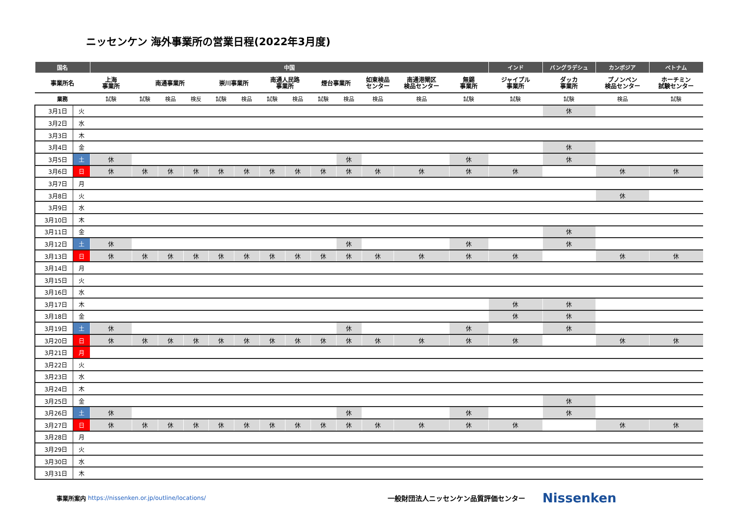ニッセンケン 海外事業所の営業日程(2022年3月度)
| 国名 | | 中国 | | | | | | | | | | | | | インド | バングラデシュ | カンボジア | ベトナム |
| --- | --- | --- | --- | --- | --- | --- | --- | --- | --- | --- | --- | --- | --- | --- | --- | --- | --- | --- |
| 事業所名 | | 上海 事業所 | 南通事業所 | | | 崇川事業所 | | 南通人民路 事業所 | | 煙台事業所 | | 如東検品 センター | 南通港閘区 検品センター | 無錫 事業所 | ジャイプル 事業所 | ダッカ 事業所 | プノンペン 検品センター | ホーチミン 試験センター |
| 業務 | | 試験 | 試験 | 検品 | 検反 | 試験 | 検品 | 試験 | 検品 | 試験 | 検品 | 検品 | 検品 | 試験 | 試験 | 試験 | 検品 | 試験 |
| 3月1日 | 火 | | | | | | | | | | | | | | | 休 | | |
| 3月2日 | 水 | | | | | | | | | | | | | | | | | |
| 3月3日 | 木 | | | | | | | | | | | | | | | | | |
| 3月4日 | 金 | | | | | | | | | | | | | | | 休 | | |
| 3月5日 | 土 | 休 | | | | | | | | | 休 | | | 休 | | 休 | | |
| 3月6日 | 日 | 休 | 休 | 休 | 休 | 休 | 休 | 休 | 休 | 休 | 休 | 休 | 休 | 休 | 休 | | 休 | 休 |
| 3月7日 | 月 | | | | | | | | | | | | | | | | | |
| 3月8日 | 火 | | | | | | | | | | | | | | | | 休 | |
| 3月9日 | 水 | | | | | | | | | | | | | | | | | |
| 3月10日 | 木 | | | | | | | | | | | | | | | | | |
| 3月11日 | 金 | | | | | | | | | | | | | | | 休 | | |
| 3月12日 | 土 | 休 | | | | | | | | | 休 | | | 休 | | 休 | | |
| 3月13日 | 日 | 休 | 休 | 休 | 休 | 休 | 休 | 休 | 休 | 休 | 休 | 休 | 休 | 休 | 休 | | 休 | 休 |
| 3月14日 | 月 | | | | | | | | | | | | | | | | | |
| 3月15日 | 火 | | | | | | | | | | | | | | | | | |
| 3月16日 | 水 | | | | | | | | | | | | | | | | | |
| 3月17日 | 木 | | | | | | | | | | | | | | 休 | 休 | | |
| 3月18日 | 金 | | | | | | | | | | | | | | 休 | 休 | | |
| 3月19日 | 土 | 休 | | | | | | | | | 休 | | | 休 | | 休 | | |
| 3月20日 | 日 | 休 | 休 | 休 | 休 | 休 | 休 | 休 | 休 | 休 | 休 | 休 | 休 | 休 | 休 | | 休 | 休 |
| 3月21日 | 月 | | | | | | | | | | | | | | | | | |
| 3月22日 | 火 | | | | | | | | | | | | | | | | | |
| 3月23日 | 水 | | | | | | | | | | | | | | | | | |
| 3月24日 | 木 | | | | | | | | | | | | | | | | | |
| 3月25日 | 金 | | | | | | | | | | | | | | | 休 | | |
| 3月26日 | 土 | 休 | | | | | | | | | 休 | | | 休 | | 休 | | |
| 3月27日 | 日 | 休 | 休 | 休 | 休 | 休 | 休 | 休 | 休 | 休 | 休 | 休 | 休 | 休 | 休 | | 休 | 休 |
| 3月28日 | 月 | | | | | | | | | | | | | | | | | |
| 3月29日 | 火 | | | | | | | | | | | | | | | | | |
| 3月30日 | 水 | | | | | | | | | | | | | | | | | |
| 3月31日 | 木 | | | | | | | | | | | | | | | | | |
事業所案内 https://nissenken.or.jp/outline/locations/ 一般財団法人ニッセンケン品質評価センター Nissenken